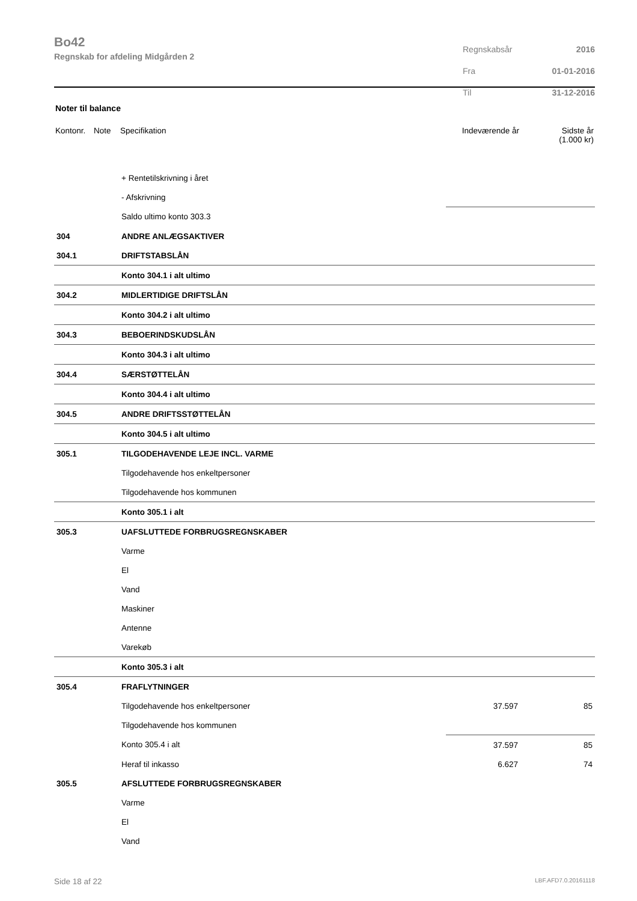Bo42
Regnskab for afdeling Midgården 2
| Regnskabsår | 2016 |
| Fra | 01-01-2016 |
| Til | 31-12-2016 |
Noter til balance
| Kontonr. | Note | Specifikation | Indeværende år | Sidste år (1.000 kr) |
| --- | --- | --- | --- | --- |
| | | + Rentetilskrivning i året | | |
| | | - Afskrivning | | |
| | | Saldo ultimo konto 303.3 | | |
| 304 | | ANDRE ANLÆGSAKTIVER | | |
| 304.1 | | DRIFTSTABSLÅN | | |
| | | Konto 304.1 i alt ultimo | | |
| 304.2 | | MIDLERTIDIGE DRIFTSLÅN | | |
| | | Konto 304.2 i alt ultimo | | |
| 304.3 | | BEBOERINDSKUDSLÅN | | |
| | | Konto 304.3 i alt ultimo | | |
| 304.4 | | SÆRSTØTTELÅN | | |
| | | Konto 304.4 i alt ultimo | | |
| 304.5 | | ANDRE DRIFTSSTØTTELÅN | | |
| | | Konto 304.5 i alt ultimo | | |
| 305.1 | | TILGODEHAVENDE LEJE INCL. VARME | | |
| | | Tilgodehavende hos enkeltpersoner | | |
| | | Tilgodehavende hos kommunen | | |
| | | Konto 305.1 i alt | | |
| 305.3 | | UAFSLUTTEDE FORBRUGSREGNSKABER | | |
| | | Varme | | |
| | | El | | |
| | | Vand | | |
| | | Maskiner | | |
| | | Antenne | | |
| | | Varekøb | | |
| | | Konto 305.3 i alt | | |
| 305.4 | | FRAFLYTNINGER | | |
| | | Tilgodehavende hos enkeltpersoner | 37.597 | 85 |
| | | Tilgodehavende hos kommunen | | |
| | | Konto 305.4 i alt | 37.597 | 85 |
| | | Heraf til inkasso | 6.627 | 74 |
| 305.5 | | AFSLUTTEDE FORBRUGSREGNSKABER | | |
| | | Varme | | |
| | | El | | |
| | | Vand | | |
Side 18 af 22 LBF.AFD7.0.20161118